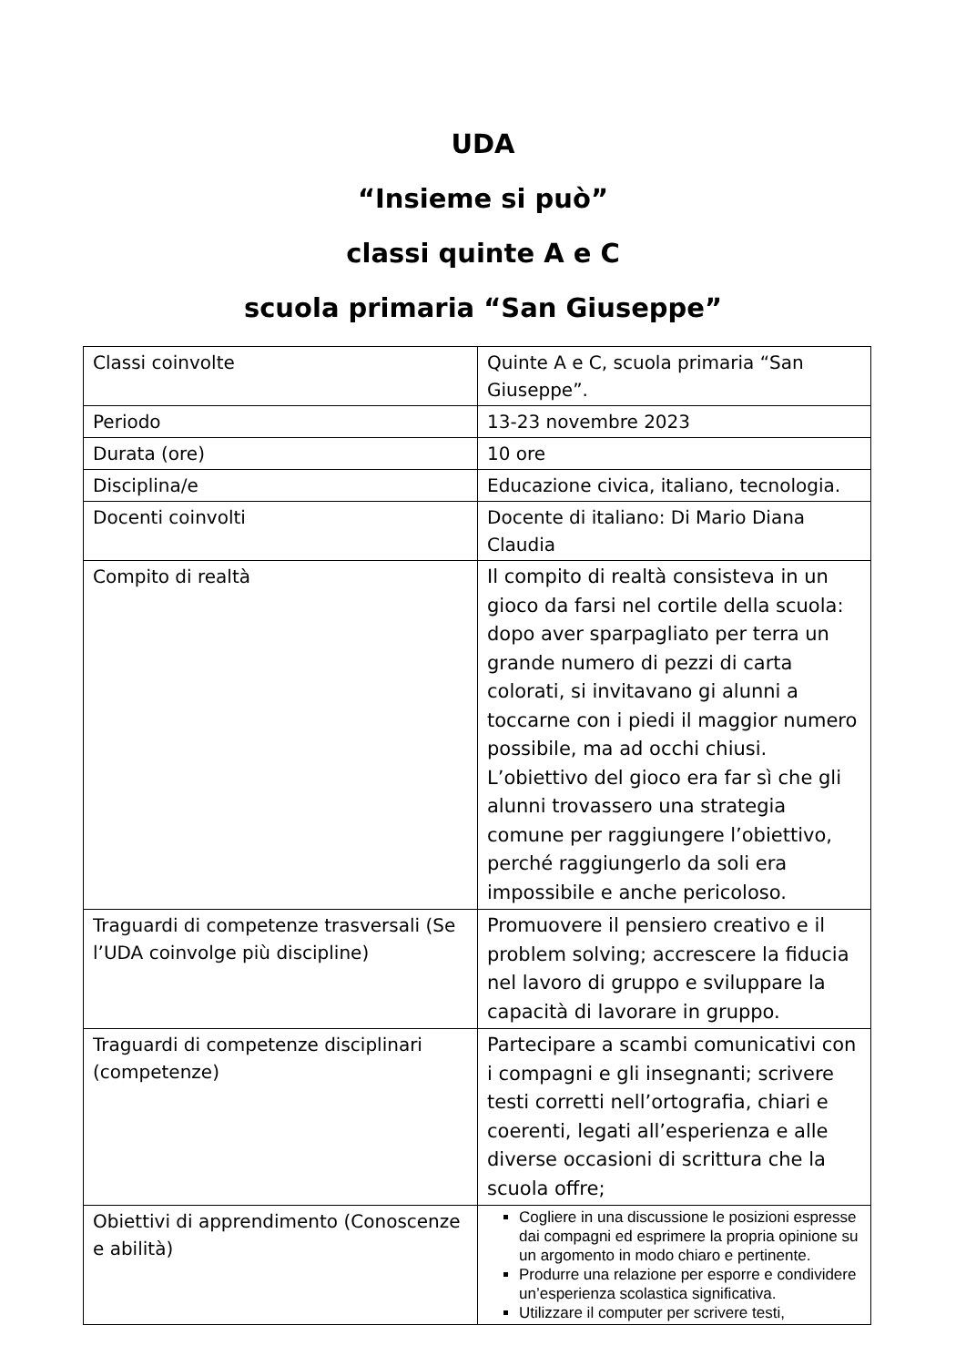UDA
“Insieme si può”
classi quinte A e C
scuola primaria “San Giuseppe”
| Classi coinvolte | Quinte A e C, scuola primaria “San Giuseppe”. |
| Periodo | 13-23 novembre 2023 |
| Durata (ore) | 10 ore |
| Disciplina/e | Educazione civica, italiano, tecnologia. |
| Docenti coinvolti | Docente di italiano: Di Mario Diana Claudia |
| Compito di realtà | Il compito di realtà consisteva in un gioco da farsi nel cortile della scuola: dopo aver sparpagliato per terra un grande numero di pezzi di carta colorati, si invitavano gi alunni a toccarne con i piedi il maggior numero possibile, ma ad occhi chiusi. L’obiettivo del gioco era far sì che gli alunni trovassero una strategia comune per raggiungere l’obiettivo, perché raggiungerlo da soli era impossibile e anche pericoloso. |
| Traguardi di competenze trasversali (Se l’UDA coinvolge più discipline) | Promuovere il pensiero creativo e il problem solving; accrescere la fiducia nel lavoro di gruppo e sviluppare la capacità di lavorare in gruppo. |
| Traguardi di competenze disciplinari (competenze) | Partecipare a scambi comunicativi con i compagni e gli insegnanti; scrivere testi corretti nell’ortografia, chiari e coerenti, legati all’esperienza e alle diverse occasioni di scrittura che la scuola offre; |
| Obiettivi di apprendimento (Conoscenze e abilità) | Cogliere in una discussione le posizioni espresse dai compagni ed esprimere la propria opinione su un argomento in modo chiaro e pertinente. Produrre una relazione per esporre e condividere un’esperienza scolastica significativa. Utilizzare il computer per scrivere testi, |